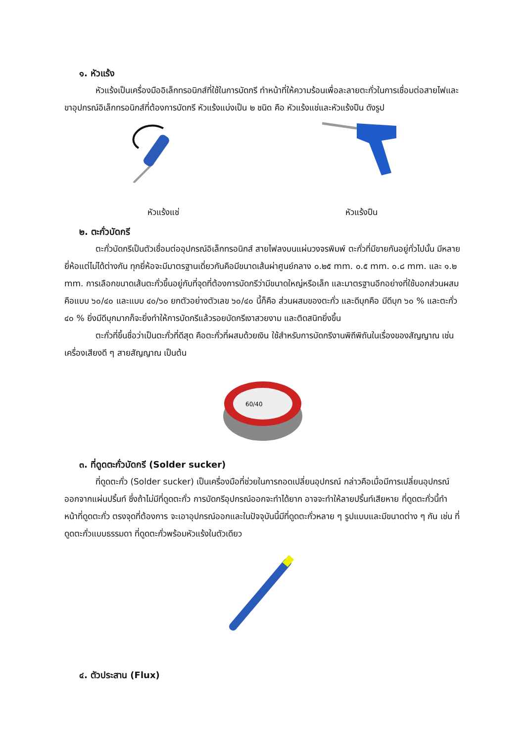๑. หัวแร้ง
หัวแร้งเป็นเครื่องมืออิเล็กทรอนิกส์ที่ใช้ในการบัดกรี ทำหน้าที่ให้ความร้อนเพื่อละลายตะกั่วในการเชื่อมต่อสายไฟและขาอุปกรณ์อิเล็กทรอนิกส์ที่ต้องการบัดกรี หัวแร้งแบ่งเป็น ๒ ชนิด คือ หัวแร้งแช่และหัวแร้งปืน ดังรูป
หัวแร้งแช่ หัวแร้งปืน
๒. ตะกั่วบัดกรี
ตะกั่วบัดกรีเป็นตัวเชื่อมต่ออุปกรณ์อิเล็กทรอนิกส์ สายไฟลงบนแผ่นวงจรพิมพ์ ตะกั่วที่มีขายกันอยู่ทั่วไปนั้น มีหลายยี่ห้อแต่ไม่ได้ต่างกัน ทุกยี่ห้อจะมีมาตรฐานเดี่ยวกันคือมีขนาดเส้นผ่าศูนย์กลาง ๐.๒๕ mm. ๐.๕ mm. ๐.๘ mm. และ ๑.๒ mm. การเลือกขนาดเส้นตะกั่วขึ้นอยู่กับที่จุดที่ต้องการบัดกรีว่ามีขนาดใหญ่หรือเล็ก และมาตรฐานอีกอย่างที่ใช้บอกส่วนผสมคือแบบ ๖๐/๔๐ และแบบ ๔๐/๖๐ ยกตัวอย่างตัวเลข ๖๐/๔๐ นี้ก็คือ ส่วนผสมของตะกั่ว และดีบุกคือ มีดีบุก ๖๐ % และตะกั่ว ๔๐ % ยิ่งมีดีบุกมากก็จะยิ่งทำให้การบัดกรีแล้วรอยบัดกรีเงาสวยงาม และติดสนิทยิ่งขึ้น
ตะกั่วที่ขึ้นชื่อว่าเป็นตะกั่วที่ดีสุด คือตะกั่วที่ผสมด้วยเงิน ใช้สำหรับการบัดกรีงานพิถีพิถันในเรื่องของสัญญาณ เช่น เครื่องเสียงดี ๆ สายสัญญาณ เป็นต้น
60/40
๓. ที่ดูดตะกั่วบัดกรี (Solder sucker)
ที่ดูดตะกั่ว (Solder sucker) เป็นเครื่องมือที่ช่วยในการถอดเปลี่ยนอุปกรณ์ กล่าวคือเมื่อมีการเปลี่ยนอุปกรณ์ออกจากแผ่นปริ้นท์ ซึ่งถ้าไม่มีที่ดูดตะกั่ว การบัดกรีอุปกรณ์ออกจะทำได้ยาก อาจจะทำให้ลายปริ้นท์เสียหาย ที่ดูดตะกั่วนี้ทำหน้าที่ดูดตะกั่ว ตรงจุดที่ต้องการ จะเอาอุปกรณ์ออกและในปัจจุบันนี้มีที่ดูดตะกั่วหลาย ๆ รูปแบบและมีขนาดต่าง ๆ กัน เช่น ที่ดูดตะกั่วแบบธรรมดา ที่ดูดตะกั่วพร้อมหัวแร้งในตัวเดียว
๔. ตัวประสาน (Flux)